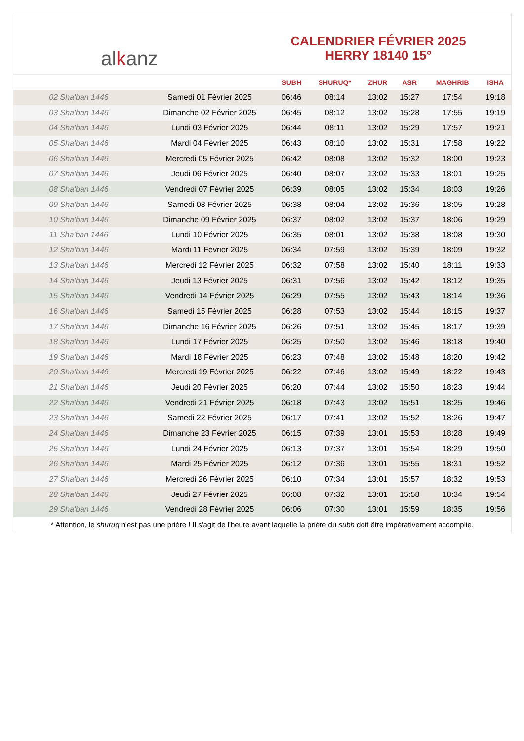alkanz
CALENDRIER FÉVRIER 2025
HERRY 18140 15°
| | | SUBH | SHURUQ* | ZHUR | ASR | MAGHRIB | ISHA |
| --- | --- | --- | --- | --- | --- | --- | --- |
| 02 Sha'ban 1446 | Samedi 01 Février 2025 | 06:46 | 08:14 | 13:02 | 15:27 | 17:54 | 19:18 |
| 03 Sha'ban 1446 | Dimanche 02 Février 2025 | 06:45 | 08:12 | 13:02 | 15:28 | 17:55 | 19:19 |
| 04 Sha'ban 1446 | Lundi 03 Février 2025 | 06:44 | 08:11 | 13:02 | 15:29 | 17:57 | 19:21 |
| 05 Sha'ban 1446 | Mardi 04 Février 2025 | 06:43 | 08:10 | 13:02 | 15:31 | 17:58 | 19:22 |
| 06 Sha'ban 1446 | Mercredi 05 Février 2025 | 06:42 | 08:08 | 13:02 | 15:32 | 18:00 | 19:23 |
| 07 Sha'ban 1446 | Jeudi 06 Février 2025 | 06:40 | 08:07 | 13:02 | 15:33 | 18:01 | 19:25 |
| 08 Sha'ban 1446 | Vendredi 07 Février 2025 | 06:39 | 08:05 | 13:02 | 15:34 | 18:03 | 19:26 |
| 09 Sha'ban 1446 | Samedi 08 Février 2025 | 06:38 | 08:04 | 13:02 | 15:36 | 18:05 | 19:28 |
| 10 Sha'ban 1446 | Dimanche 09 Février 2025 | 06:37 | 08:02 | 13:02 | 15:37 | 18:06 | 19:29 |
| 11 Sha'ban 1446 | Lundi 10 Février 2025 | 06:35 | 08:01 | 13:02 | 15:38 | 18:08 | 19:30 |
| 12 Sha'ban 1446 | Mardi 11 Février 2025 | 06:34 | 07:59 | 13:02 | 15:39 | 18:09 | 19:32 |
| 13 Sha'ban 1446 | Mercredi 12 Février 2025 | 06:32 | 07:58 | 13:02 | 15:40 | 18:11 | 19:33 |
| 14 Sha'ban 1446 | Jeudi 13 Février 2025 | 06:31 | 07:56 | 13:02 | 15:42 | 18:12 | 19:35 |
| 15 Sha'ban 1446 | Vendredi 14 Février 2025 | 06:29 | 07:55 | 13:02 | 15:43 | 18:14 | 19:36 |
| 16 Sha'ban 1446 | Samedi 15 Février 2025 | 06:28 | 07:53 | 13:02 | 15:44 | 18:15 | 19:37 |
| 17 Sha'ban 1446 | Dimanche 16 Février 2025 | 06:26 | 07:51 | 13:02 | 15:45 | 18:17 | 19:39 |
| 18 Sha'ban 1446 | Lundi 17 Février 2025 | 06:25 | 07:50 | 13:02 | 15:46 | 18:18 | 19:40 |
| 19 Sha'ban 1446 | Mardi 18 Février 2025 | 06:23 | 07:48 | 13:02 | 15:48 | 18:20 | 19:42 |
| 20 Sha'ban 1446 | Mercredi 19 Février 2025 | 06:22 | 07:46 | 13:02 | 15:49 | 18:22 | 19:43 |
| 21 Sha'ban 1446 | Jeudi 20 Février 2025 | 06:20 | 07:44 | 13:02 | 15:50 | 18:23 | 19:44 |
| 22 Sha'ban 1446 | Vendredi 21 Février 2025 | 06:18 | 07:43 | 13:02 | 15:51 | 18:25 | 19:46 |
| 23 Sha'ban 1446 | Samedi 22 Février 2025 | 06:17 | 07:41 | 13:02 | 15:52 | 18:26 | 19:47 |
| 24 Sha'ban 1446 | Dimanche 23 Février 2025 | 06:15 | 07:39 | 13:01 | 15:53 | 18:28 | 19:49 |
| 25 Sha'ban 1446 | Lundi 24 Février 2025 | 06:13 | 07:37 | 13:01 | 15:54 | 18:29 | 19:50 |
| 26 Sha'ban 1446 | Mardi 25 Février 2025 | 06:12 | 07:36 | 13:01 | 15:55 | 18:31 | 19:52 |
| 27 Sha'ban 1446 | Mercredi 26 Février 2025 | 06:10 | 07:34 | 13:01 | 15:57 | 18:32 | 19:53 |
| 28 Sha'ban 1446 | Jeudi 27 Février 2025 | 06:08 | 07:32 | 13:01 | 15:58 | 18:34 | 19:54 |
| 29 Sha'ban 1446 | Vendredi 28 Février 2025 | 06:06 | 07:30 | 13:01 | 15:59 | 18:35 | 19:56 |
* Attention, le shuruq n'est pas une prière ! Il s'agit de l'heure avant laquelle la prière du subh doit être impérativement accomplie.